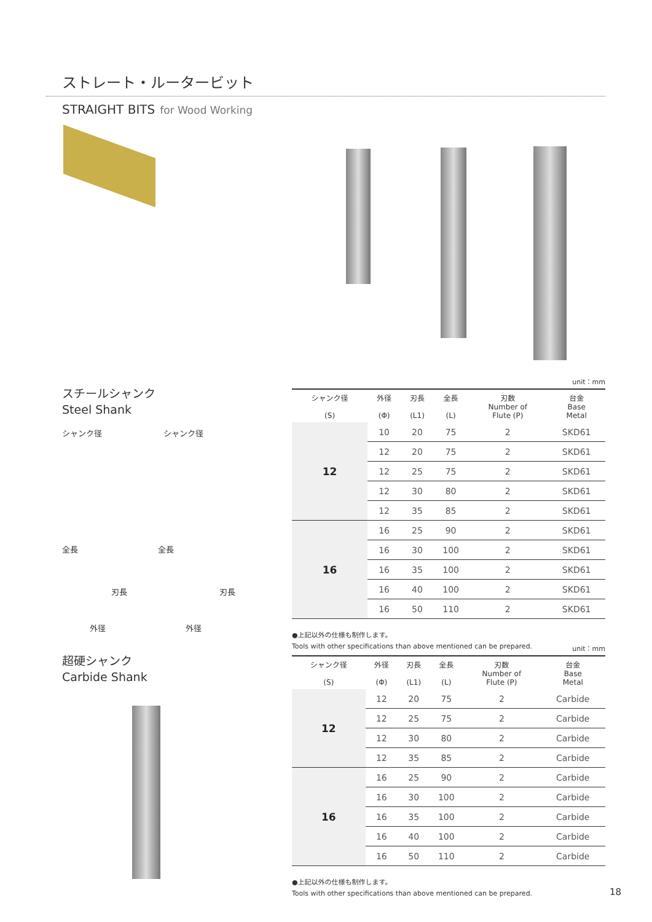ストレート・ルータービット
STRAIGHT BITS for Wood Working
スチールシャンク
Steel Shank
シャンク径 シャンク径
全長 全長
刃長 刃長
外径 外径
超硬シャンク
Carbide Shank
unit：mm
| シャンク径 (S) | 外径 (Φ) | 刃長 (L1) | 全長 (L) | 刃数 Number of Flute (P) | 台金 Base Metal |
| --- | --- | --- | --- | --- | --- |
| 12 | 10 | 20 | 75 | 2 | SKD61 |
| | 12 | 20 | 75 | 2 | SKD61 |
| | 12 | 25 | 75 | 2 | SKD61 |
| | 12 | 30 | 80 | 2 | SKD61 |
| | 12 | 35 | 85 | 2 | SKD61 |
| 16 | 16 | 25 | 90 | 2 | SKD61 |
| | 16 | 30 | 100 | 2 | SKD61 |
| | 16 | 35 | 100 | 2 | SKD61 |
| | 16 | 40 | 100 | 2 | SKD61 |
| | 16 | 50 | 110 | 2 | SKD61 |
●上記以外の仕様も制作します。
Tools with other specifications than above mentioned can be prepared.
unit：mm
| シャンク径 (S) | 外径 (Φ) | 刃長 (L1) | 全長 (L) | 刃数 Number of Flute (P) | 台金 Base Metal |
| --- | --- | --- | --- | --- | --- |
| 12 | 12 | 20 | 75 | 2 | Carbide |
| | 12 | 25 | 75 | 2 | Carbide |
| | 12 | 30 | 80 | 2 | Carbide |
| | 12 | 35 | 85 | 2 | Carbide |
| 16 | 16 | 25 | 90 | 2 | Carbide |
| | 16 | 30 | 100 | 2 | Carbide |
| | 16 | 35 | 100 | 2 | Carbide |
| | 16 | 40 | 100 | 2 | Carbide |
| | 16 | 50 | 110 | 2 | Carbide |
●上記以外の仕様も制作します。
Tools with other specifications than above mentioned can be prepared.
18